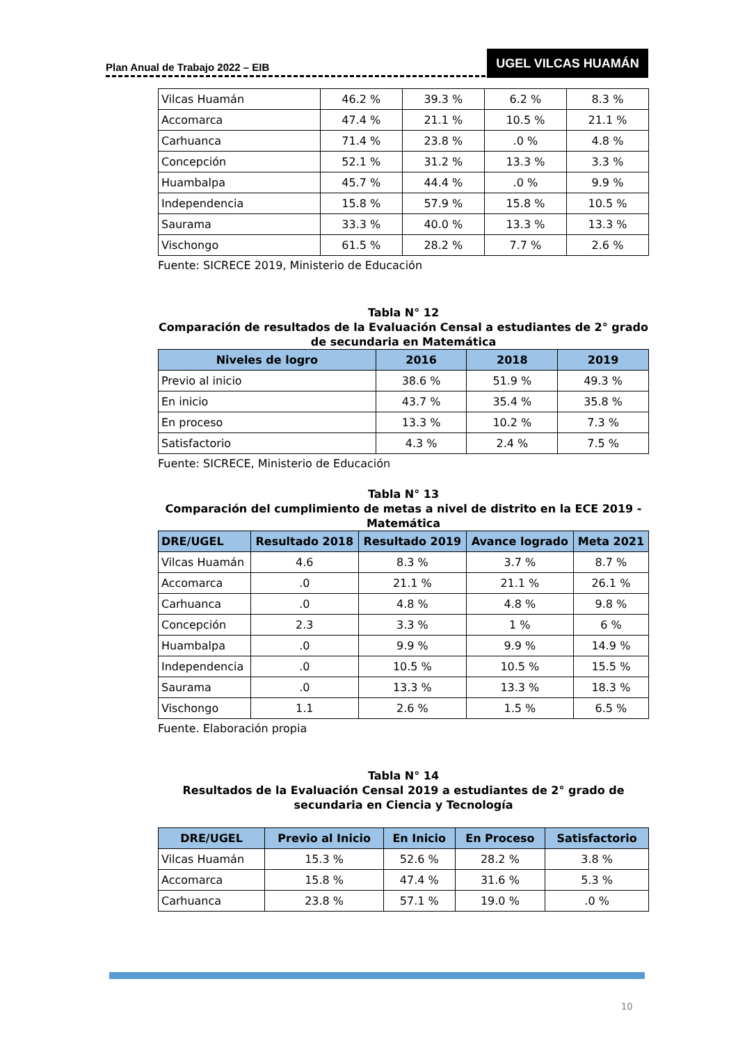Plan Anual de Trabajo 2022 – EIB
UGEL VILCAS HUAMÁN
| Vilcas Huamán | 46.2 % | 39.3 % | 6.2 % | 8.3 % |
| Accomarca | 47.4 % | 21.1 % | 10.5 % | 21.1 % |
| Carhuanca | 71.4 % | 23.8 % | .0 % | 4.8 % |
| Concepción | 52.1 % | 31.2 % | 13.3 % | 3.3 % |
| Huambalpa | 45.7 % | 44.4 % | .0 % | 9.9 % |
| Independencia | 15.8 % | 57.9 % | 15.8 % | 10.5 % |
| Saurama | 33.3 % | 40.0 % | 13.3 % | 13.3 % |
| Vischongo | 61.5 % | 28.2 % | 7.7 % | 2.6 % |
Fuente: SICRECE 2019, Ministerio de Educación
Tabla N° 12
Comparación de resultados de la Evaluación Censal a estudiantes de 2° grado de secundaria en Matemática
| Niveles de logro | 2016 | 2018 | 2019 |
| --- | --- | --- | --- |
| Previo al inicio | 38.6 % | 51.9 % | 49.3 % |
| En inicio | 43.7 % | 35.4 % | 35.8 % |
| En proceso | 13.3 % | 10.2 % | 7.3 % |
| Satisfactorio | 4.3 % | 2.4 % | 7.5 % |
Fuente: SICRECE, Ministerio de Educación
Tabla N° 13
Comparación del cumplimiento de metas a nivel de distrito en la ECE 2019 - Matemática
| DRE/UGEL | Resultado 2018 | Resultado 2019 | Avance logrado | Meta 2021 |
| --- | --- | --- | --- | --- |
| Vilcas Huamán | 4.6 | 8.3 % | 3.7 % | 8.7 % |
| Accomarca | .0 | 21.1 % | 21.1 % | 26.1 % |
| Carhuanca | .0 | 4.8 % | 4.8 % | 9.8 % |
| Concepción | 2.3 | 3.3 % | 1 % | 6 % |
| Huambalpa | .0 | 9.9 % | 9.9 % | 14.9 % |
| Independencia | .0 | 10.5 % | 10.5 % | 15.5 % |
| Saurama | .0 | 13.3 % | 13.3 % | 18.3 % |
| Vischongo | 1.1 | 2.6 % | 1.5 % | 6.5 % |
Fuente. Elaboración propia
Tabla N° 14
Resultados de la Evaluación Censal 2019 a estudiantes de 2° grado de secundaria en Ciencia y Tecnología
| DRE/UGEL | Previo al Inicio | En Inicio | En Proceso | Satisfactorio |
| --- | --- | --- | --- | --- |
| Vilcas Huamán | 15.3 % | 52.6 % | 28.2 % | 3.8 % |
| Accomarca | 15.8 % | 47.4 % | 31.6 % | 5.3 % |
| Carhuanca | 23.8 % | 57.1 % | 19.0 % | .0 % |
10